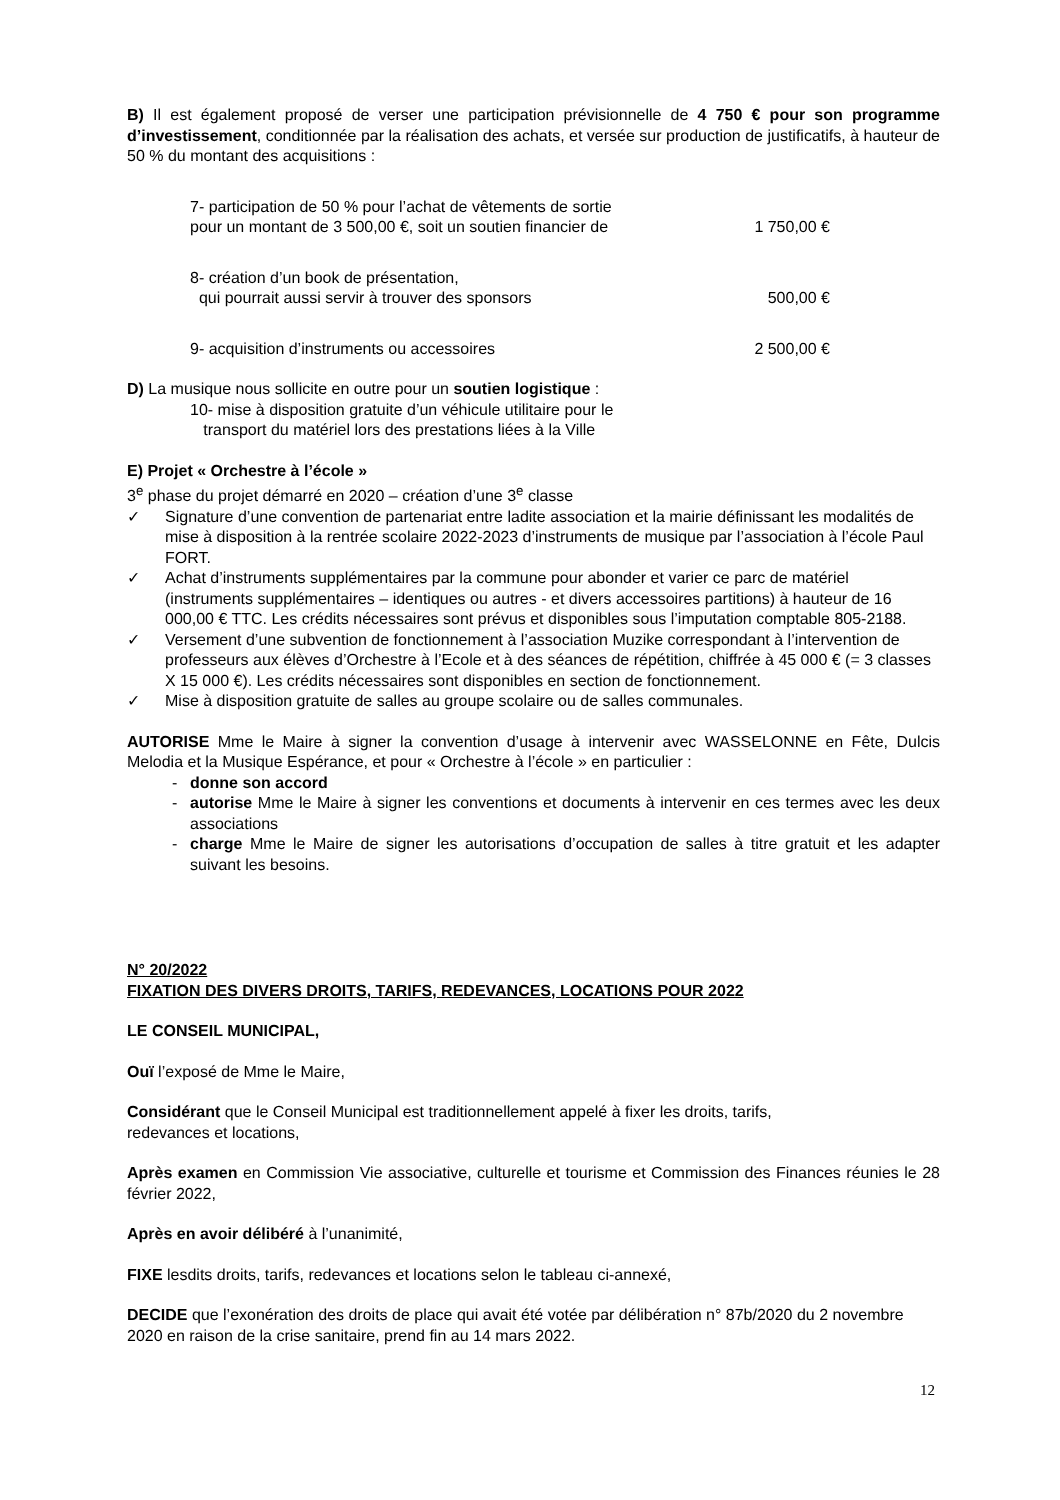B) Il est également proposé de verser une participation prévisionnelle de 4 750 € pour son programme d’investissement, conditionnée par la réalisation des achats, et versée sur production de justificatifs, à hauteur de 50 % du montant des acquisitions :
7- participation de 50 % pour l’achat de vêtements de sortie
pour un montant de 3 500,00 €, soit un soutien financier de 1 750,00 €
8- création d’un book de présentation,
qui pourrait aussi servir à trouver des sponsors 500,00 €
9- acquisition d’instruments ou accessoires 2 500,00 €
D) La musique nous sollicite en outre pour un soutien logistique :
10- mise à disposition gratuite d’un véhicule utilitaire pour le
transport du matériel lors des prestations liées à la Ville
E) Projet « Orchestre à l’école »
3<sup>e</sup> phase du projet démarré en 2020 – création d’une 3<sup>e</sup> classe
✓ Signature d’une convention de partenariat entre ladite association et la mairie définissant les modalités de mise à disposition à la rentrée scolaire 2022-2023 d’instruments de musique par l’association à l’école Paul FORT.
✓ Achat d’instruments supplémentaires par la commune pour abonder et varier ce parc de matériel (instruments supplémentaires – identiques ou autres - et divers accessoires partitions) à hauteur de 16 000,00 € TTC. Les crédits nécessaires sont prévus et disponibles sous l’imputation comptable 805-2188.
✓ Versement d’une subvention de fonctionnement à l’association Muzike correspondant à l’intervention de professeurs aux élèves d’Orchestre à l’Ecole et à des séances de répétition, chiffrée à 45 000 € (= 3 classes X 15 000 €). Les crédits nécessaires sont disponibles en section de fonctionnement.
✓ Mise à disposition gratuite de salles au groupe scolaire ou de salles communales.
AUTORISE Mme le Maire à signer la convention d’usage à intervenir avec WASSELONNE en Fête, Dulcis Melodia et la Musique Espérance, et pour « Orchestre à l’école » en particulier :
- donne son accord
- autorise Mme le Maire à signer les conventions et documents à intervenir en ces termes avec les deux associations
- charge Mme le Maire de signer les autorisations d’occupation de salles à titre gratuit et les adapter suivant les besoins.
N° 20/2022
FIXATION DES DIVERS DROITS, TARIFS, REDEVANCES, LOCATIONS POUR 2022
LE CONSEIL MUNICIPAL,
Ouï l’exposé de Mme le Maire,
Considérant que le Conseil Municipal est traditionnellement appelé à fixer les droits, tarifs,
redevances et locations,
Après examen en Commission Vie associative, culturelle et tourisme et Commission des Finances réunies le 28 février 2022,
Après en avoir délibéré à l’unanimité,
FIXE lesdits droits, tarifs, redevances et locations selon le tableau ci-annexé,
DECIDE que l’exonération des droits de place qui avait été votée par délibération n° 87b/2020 du 2 novembre 2020 en raison de la crise sanitaire, prend fin au 14 mars 2022.
12